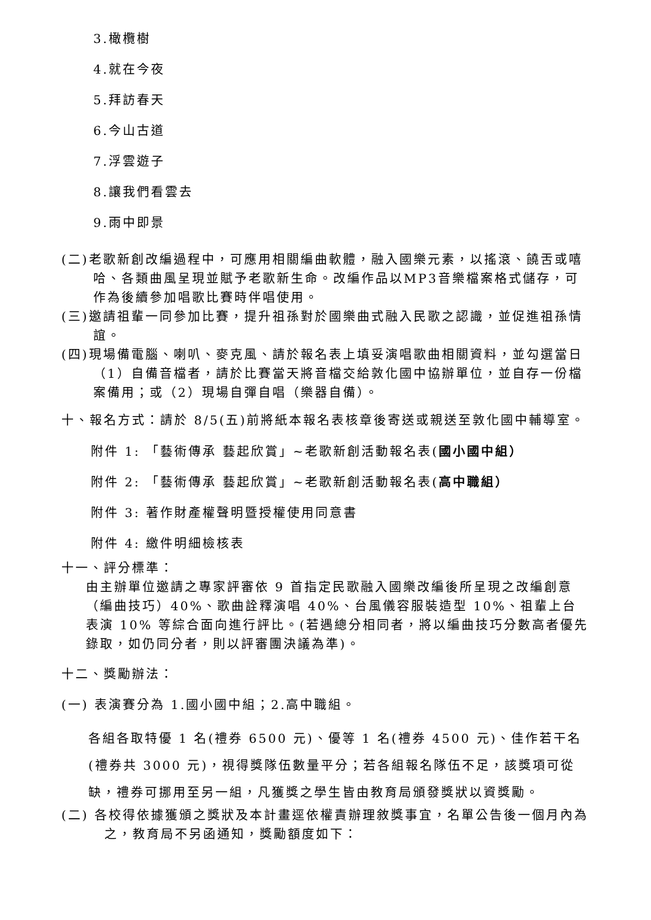3.橄欖樹
4.就在今夜
5.拜訪春天
6.今山古道
7.浮雲遊子
8.讓我們看雲去
9.雨中即景
(二)老歌新創改編過程中，可應用相關編曲軟體，融入國樂元素，以搖滾、饒舌或嘻哈、各類曲風呈現並賦予老歌新生命。改編作品以MP3音樂檔案格式儲存，可作為後續參加唱歌比賽時伴唱使用。
(三)邀請祖輩一同參加比賽，提升祖孫對於國樂曲式融入民歌之認識，並促進祖孫情誼。
(四)現場備電腦、喇叭、麥克風、請於報名表上填妥演唱歌曲相關資料，並勾選當日（1）自備音檔者，請於比賽當天將音檔交給敦化國中協辦單位，並自存一份檔案備用；或（2）現場自彈自唱（樂器自備）。
十、報名方式：請於 8/5(五)前將紙本報名表核章後寄送或親送至敦化國中輔導室。
附件 1: 「藝術傳承 藝起欣賞」~老歌新創活動報名表(國小國中組）
附件 2: 「藝術傳承 藝起欣賞」~老歌新創活動報名表(高中職組）
附件 3: 著作財產權聲明暨授權使用同意書
附件 4: 繳件明細檢核表
十一、評分標準：
由主辦單位邀請之專家評審依 9 首指定民歌融入國樂改編後所呈現之改編創意（編曲技巧）40%、歌曲詮釋演唱 40%、台風儀容服裝造型 10%、祖輩上台表演 10% 等綜合面向進行評比。(若遇總分相同者，將以編曲技巧分數高者優先錄取，如仍同分者，則以評審團決議為準)。
十二、獎勵辦法：
(一) 表演賽分為 1.國小國中組；2.高中職組。
各組各取特優 1 名(禮券 6500 元)、優等 1 名(禮券 4500 元)、佳作若干名(禮券共 3000 元)，視得獎隊伍數量平分；若各組報名隊伍不足，該獎項可從缺，禮券可挪用至另一組，凡獲獎之學生皆由教育局頒發獎狀以資獎勵。
(二) 各校得依據獲頒之獎狀及本計畫逕依權責辦理敘獎事宜，名單公告後一個月內為之，教育局不另函通知，獎勵額度如下：